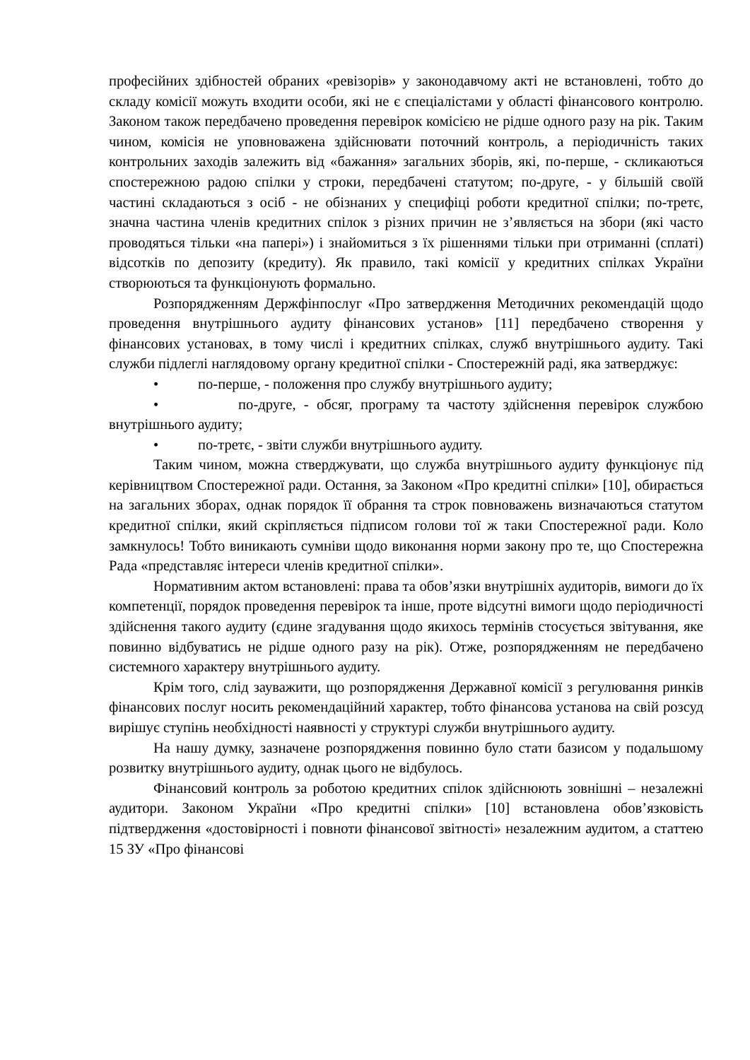професійних здібностей обраних «ревізорів» у законодавчому акті не встановлені, тобто до складу комісії можуть входити особи, які не є спеціалістами у області фінансового контролю. Законом також передбачено проведення перевірок комісією не рідше одного разу на рік. Таким чином, комісія не уповноважена здійснювати поточний контроль, а періодичність таких контрольних заходів залежить від «бажання» загальних зборів, які, по-перше, - скликаються спостережною радою спілки у строки, передбачені статутом; по-друге, - у більшій своїй частині складаються з осіб - не обізнаних у специфіці роботи кредитної спілки; по-третє, значна частина членів кредитних спілок з різних причин не з’являється на збори (які часто проводяться тільки «на папері») і знайомиться з їх рішеннями тільки при отриманні (сплаті) відсотків по депозиту (кредиту). Як правило, такі комісії у кредитних спілках України створюються та функціонують формально.
Розпорядженням Держфінпослуг «Про затвердження Методичних рекомендацій щодо проведення внутрішнього аудиту фінансових установ» [11] передбачено створення у фінансових установах, в тому числі і кредитних спілках, служб внутрішнього аудиту. Такі служби підлеглі наглядовому органу кредитної спілки - Спостережній раді, яка затверджує:
• по-перше, - положення про службу внутрішнього аудиту;
• по-друге, - обсяг, програму та частоту здійснення перевірок службою внутрішнього аудиту;
• по-третє, - звіти служби внутрішнього аудиту.
Таким чином, можна стверджувати, що служба внутрішнього аудиту функціонує під керівництвом Спостережної ради. Остання, за Законом «Про кредитні спілки» [10], обирається на загальних зборах, однак порядок її обрання та строк повноважень визначаються статутом кредитної спілки, який скріпляється підписом голови тої ж таки Спостережної ради. Коло замкнулось! Тобто виникають сумніви щодо виконання норми закону про те, що Спостережна Рада «представляє інтереси членів кредитної спілки».
Нормативним актом встановлені: права та обов’язки внутрішніх аудиторів, вимоги до їх компетенції, порядок проведення перевірок та інше, проте відсутні вимоги щодо періодичності здійснення такого аудиту (єдине згадування щодо якихось термінів стосується звітування, яке повинно відбуватись не рідше одного разу на рік). Отже, розпорядженням не передбачено системного характеру внутрішнього аудиту.
Крім того, слід зауважити, що розпорядження Державної комісії з регулювання ринків фінансових послуг носить рекомендаційний характер, тобто фінансова установа на свій розсуд вирішує ступінь необхідності наявності у структурі служби внутрішнього аудиту.
На нашу думку, зазначене розпорядження повинно було стати базисом у подальшому розвитку внутрішнього аудиту, однак цього не відбулось.
Фінансовий контроль за роботою кредитних спілок здійснюють зовнішні – незалежні аудитори. Законом України «Про кредитні спілки» [10] встановлена обов’язковість підтвердження «достовірності і повноти фінансової звітності» незалежним аудитом, а статтею 15 ЗУ «Про фінансові